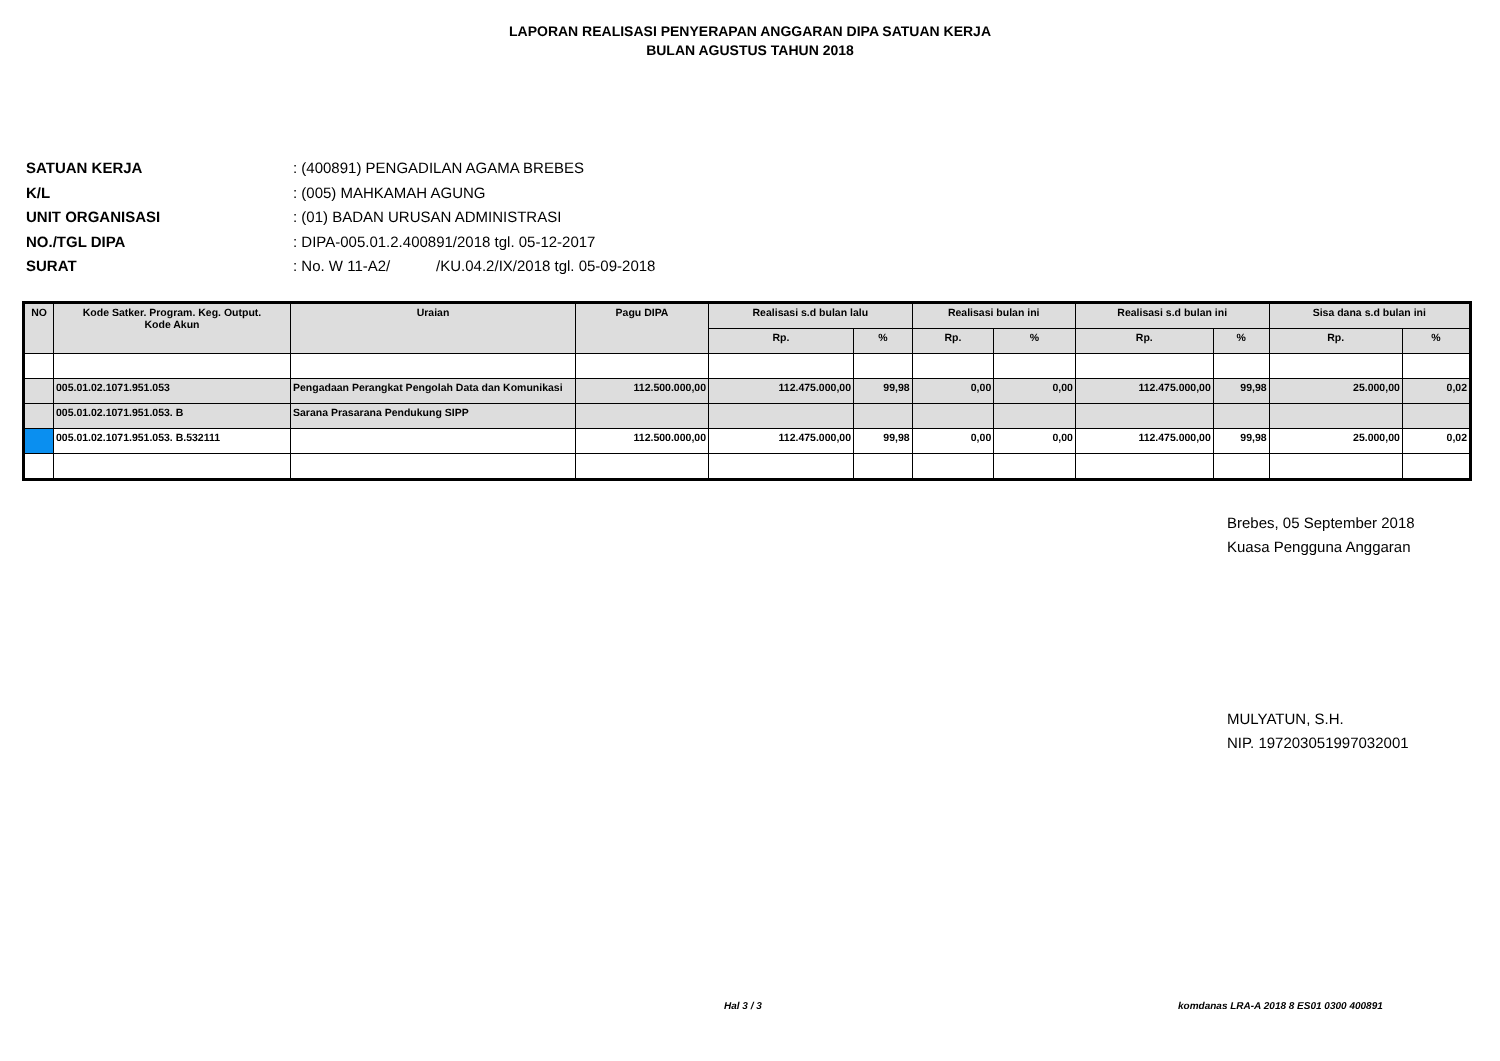LAPORAN REALISASI PENYERAPAN ANGGARAN DIPA SATUAN KERJA
BULAN AGUSTUS TAHUN 2018
SATUAN KERJA: (400891) PENGADILAN AGAMA BREBES
K/L: (005) MAHKAMAH AGUNG
UNIT ORGANISASI: (01) BADAN URUSAN ADMINISTRASI
NO./TGL DIPA: DIPA-005.01.2.400891/2018 tgl. 05-12-2017
SURAT: No. W 11-A2/ /KU.04.2/IX/2018 tgl. 05-09-2018
| NO | Kode Satker. Program. Keg. Output. Kode Akun | Uraian | Pagu DIPA | Realisasi s.d bulan lalu | | Realisasi bulan ini | | Realisasi s.d bulan ini | | Sisa dana s.d bulan ini | |
| --- | --- | --- | --- | --- | --- | --- | --- | --- | --- | --- | --- |
| | | | | Rp. | % | Rp. | % | Rp. | % | Rp. | % |
| | 005.01.02.1071.951.053 | Pengadaan Perangkat Pengolah Data dan Komunikasi | 112.500.000,00 | 112.475.000,00 | 99,98 | 0,00 | 0,00 | 112.475.000,00 | 99,98 | 25.000,00 | 0,02 |
| | 005.01.02.1071.951.053. B | Sarana Prasarana Pendukung SIPP | | | | | | | | | |
| | 005.01.02.1071.951.053. B.532111 | | 112.500.000,00 | 112.475.000,00 | 99,98 | 0,00 | 0,00 | 112.475.000,00 | 99,98 | 25.000,00 | 0,02 |
Brebes, 05 September 2018
Kuasa Pengguna Anggaran
MULYATUN, S.H.
NIP. 197203051997032001
Hal 3 / 3
komdanas LRA-A 2018 8 ES01 0300 400891